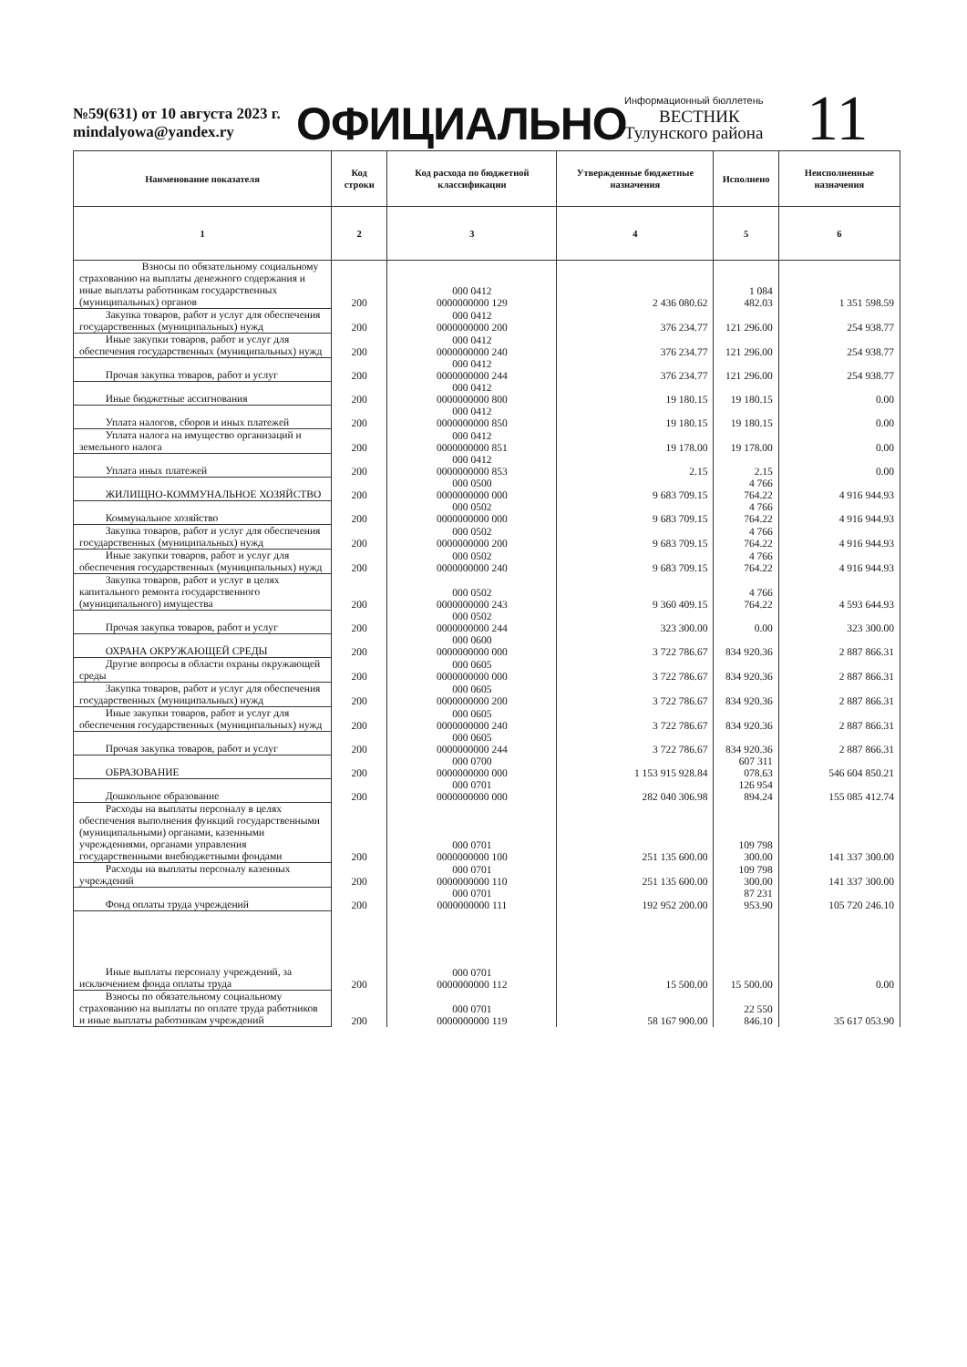№59(631) от 10 августа 2023 г.
mindalyowa@yandex.ry
ОФИЦИАЛЬНО
Информационный бюллетень
ВЕСТНИК
Тулунского района
11
| Наименование показателя | Код строки | Код расхода по бюджетной классификации | Утвержденные бюджетные назначения | Исполнено | Неисполненные назначения |
| --- | --- | --- | --- | --- | --- |
| 1 | 2 | 3 | 4 | 5 | 6 |
| Взносы по обязательному социальному страхованию на выплаты денежного содержания и иные выплаты работникам государственных (муниципальных) органов | 200 | 000 0412 0000000000 129 | 2 436 080.62 | 1 084 482.03 | 1 351 598.59 |
| Закупка товаров, работ и услуг для обеспечения государственных (муниципальных) нужд | 200 | 000 0412 0000000000 200 | 376 234.77 | 121 296.00 | 254 938.77 |
| Иные закупки товаров, работ и услуг для обеспечения государственных (муниципальных) нужд | 200 | 000 0412 0000000000 240 | 376 234.77 | 121 296.00 | 254 938.77 |
| Прочая закупка товаров, работ и услуг | 200 | 000 0412 0000000000 244 | 376 234.77 | 121 296.00 | 254 938.77 |
| Иные бюджетные ассигнования | 200 | 000 0412 0000000000 800 | 19 180.15 | 19 180.15 | 0.00 |
| Уплата налогов, сборов и иных платежей | 200 | 000 0412 0000000000 850 | 19 180.15 | 19 180.15 | 0.00 |
| Уплата налога на имущество организаций и земельного налога | 200 | 000 0412 0000000000 851 | 19 178.00 | 19 178.00 | 0.00 |
| Уплата иных платежей | 200 | 000 0412 0000000000 853 | 2.15 | 2.15 | 0.00 |
| ЖИЛИЩНО-КОММУНАЛЬНОЕ ХОЗЯЙСТВО | 200 | 000 0500 0000000000 000 | 9 683 709.15 | 4 766 764.22 | 4 916 944.93 |
| Коммунальное хозяйство | 200 | 000 0502 0000000000 000 | 9 683 709.15 | 4 766 764.22 | 4 916 944.93 |
| Закупка товаров, работ и услуг для обеспечения государственных (муниципальных) нужд | 200 | 000 0502 0000000000 200 | 9 683 709.15 | 4 766 764.22 | 4 916 944.93 |
| Иные закупки товаров, работ и услуг для обеспечения государственных (муниципальных) нужд | 200 | 000 0502 0000000000 240 | 9 683 709.15 | 4 766 764.22 | 4 916 944.93 |
| Закупка товаров, работ и услуг в целях капитального ремонта государственного (муниципального) имущества | 200 | 000 0502 0000000000 243 | 9 360 409.15 | 4 766 764.22 | 4 593 644.93 |
| Прочая закупка товаров, работ и услуг | 200 | 000 0502 0000000000 244 | 323 300.00 | 0.00 | 323 300.00 |
| ОХРАНА ОКРУЖАЮЩЕЙ СРЕДЫ | 200 | 000 0600 0000000000 000 | 3 722 786.67 | 834 920.36 | 2 887 866.31 |
| Другие вопросы в области охраны окружающей среды | 200 | 000 0605 0000000000 000 | 3 722 786.67 | 834 920.36 | 2 887 866.31 |
| Закупка товаров, работ и услуг для обеспечения государственных (муниципальных) нужд | 200 | 000 0605 0000000000 200 | 3 722 786.67 | 834 920.36 | 2 887 866.31 |
| Иные закупки товаров, работ и услуг для обеспечения государственных (муниципальных) нужд | 200 | 000 0605 0000000000 240 | 3 722 786.67 | 834 920.36 | 2 887 866.31 |
| Прочая закупка товаров, работ и услуг | 200 | 000 0605 0000000000 244 | 3 722 786.67 | 834 920.36 | 2 887 866.31 |
| ОБРАЗОВАНИЕ | 200 | 000 0700 0000000000 000 | 1 153 915 928.84 | 607 311 078.63 | 546 604 850.21 |
| Дошкольное образование | 200 | 000 0701 0000000000 000 | 282 040 306.98 | 126 954 894.24 | 155 085 412.74 |
| Расходы на выплаты персоналу в целях обеспечения выполнения функций государственными (муниципальными) органами, казенными учреждениями, органами управления государственными внебюджетными фондами | 200 | 000 0701 0000000000 100 | 251 135 600.00 | 109 798 300.00 | 141 337 300.00 |
| Расходы на выплаты персоналу казенных учреждений | 200 | 000 0701 0000000000 110 | 251 135 600.00 | 109 798 300.00 | 141 337 300.00 |
| Фонд оплаты труда учреждений | 200 | 000 0701 0000000000 111 | 192 952 200.00 | 87 231 953.90 | 105 720 246.10 |
| Иные выплаты персоналу учреждений, за исключением фонда оплаты труда | 200 | 000 0701 0000000000 112 | 15 500.00 | 15 500.00 | 0.00 |
| Взносы по обязательному социальному страхованию на выплаты по оплате труда работников и иные выплаты работникам учреждений | 200 | 000 0701 0000000000 119 | 58 167 900.00 | 22 550 846.10 | 35 617 053.90 |